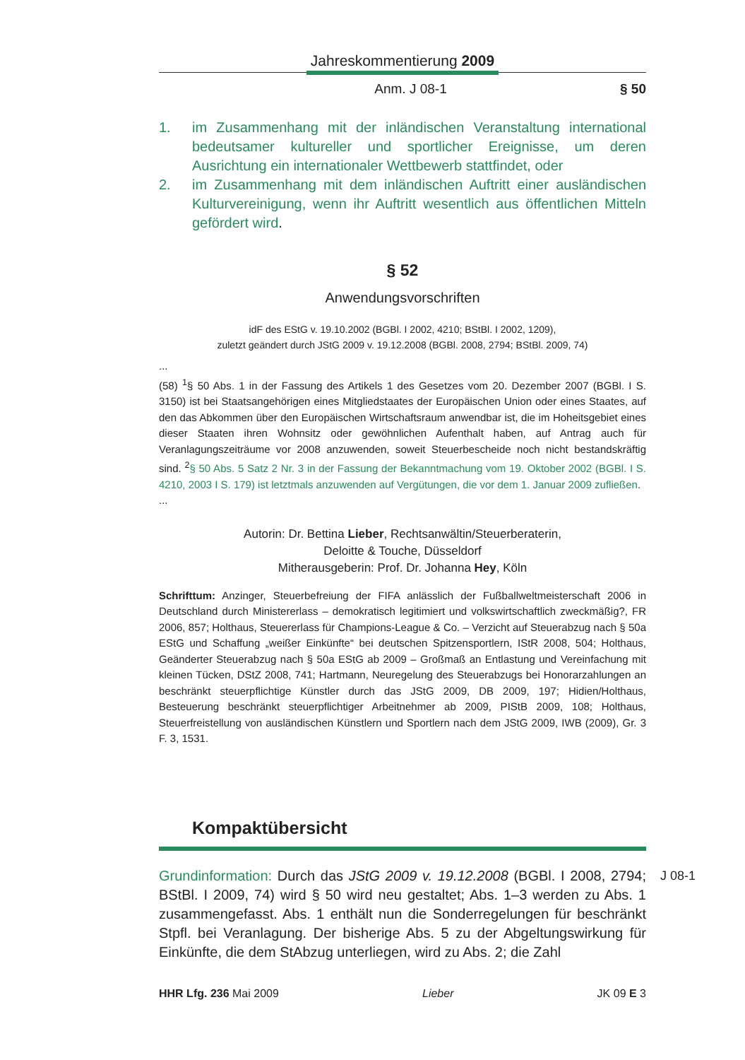Jahreskommentierung 2009
Anm. J 08-1 § 50
1. im Zusammenhang mit der inländischen Veranstaltung international bedeutsamer kultureller und sportlicher Ereignisse, um deren Ausrichtung ein internationaler Wettbewerb stattfindet, oder
2. im Zusammenhang mit dem inländischen Auftritt einer ausländischen Kulturvereinigung, wenn ihr Auftritt wesentlich aus öffentlichen Mitteln gefördert wird.
§ 52
Anwendungsvorschriften
idF des EStG v. 19.10.2002 (BGBl. I 2002, 4210; BStBl. I 2002, 1209),
zuletzt geändert durch JStG 2009 v. 19.12.2008 (BGBl. 2008, 2794; BStBl. 2009, 74)
...
(58) <sup>1</sup>§ 50 Abs. 1 in der Fassung des Artikels 1 des Gesetzes vom 20. Dezember 2007 (BGBl. I S. 3150) ist bei Staatsangehörigen eines Mitgliedstaates der Europäischen Union oder eines Staates, auf den das Abkommen über den Europäischen Wirtschaftsraum anwendbar ist, die im Hoheitsgebiet eines dieser Staaten ihren Wohnsitz oder gewöhnlichen Aufenthalt haben, auf Antrag auch für Veranlagungszeiträume vor 2008 anzuwenden, soweit Steuerbescheide noch nicht bestandskräftig sind. <sup>2</sup>§ 50 Abs. 5 Satz 2 Nr. 3 in der Fassung der Bekanntmachung vom 19. Oktober 2002 (BGBl. I S. 4210, 2003 I S. 179) ist letztmals anzuwenden auf Vergütungen, die vor dem 1. Januar 2009 zufließen.
...
Autorin: Dr. Bettina Lieber, Rechtsanwältin/Steuerberaterin,
Deloitte & Touche, Düsseldorf
Mitherausgeberin: Prof. Dr. Johanna Hey, Köln
Schrifttum: Anzinger, Steuerbefreiung der FIFA anlässlich der Fußballweltmeisterschaft 2006 in Deutschland durch Ministererlass – demokratisch legitimiert und volkswirtschaftlich zweckmäßig?, FR 2006, 857; Holthaus, Steuererlass für Champions-League & Co. – Verzicht auf Steuerabzug nach § 50a EStG und Schaffung „weißer Einkünfte“ bei deutschen Spitzensportlern, IStR 2008, 504; Holthaus, Geänderter Steuerabzug nach § 50a EStG ab 2009 – Großmaß an Entlastung und Vereinfachung mit kleinen Tücken, DStZ 2008, 741; Hartmann, Neuregelung des Steuerabzugs bei Honorarzahlungen an beschränkt steuerpflichtige Künstler durch das JStG 2009, DB 2009, 197; Hidien/Holthaus, Besteuerung beschränkt steuerpflichtiger Arbeitnehmer ab 2009, PIStB 2009, 108; Holthaus, Steuerfreistellung von ausländischen Künstlern und Sportlern nach dem JStG 2009, IWB (2009), Gr. 3 F. 3, 1531.
Kompaktübersicht
J 08-1
Grundinformation: Durch das JStG 2009 v. 19.12.2008 (BGBl. I 2008, 2794; BStBl. I 2009, 74) wird § 50 wird neu gestaltet; Abs. 1–3 werden zu Abs. 1 zusammengefasst. Abs. 1 enthält nun die Sonderregelungen für beschränkt Stpfl. bei Veranlagung. Der bisherige Abs. 5 zu der Abgeltungswirkung für Einkünfte, die dem StAbzug unterliegen, wird zu Abs. 2; die Zahl
HHR Lfg. 236 Mai 2009 Lieber JK 09 E 3